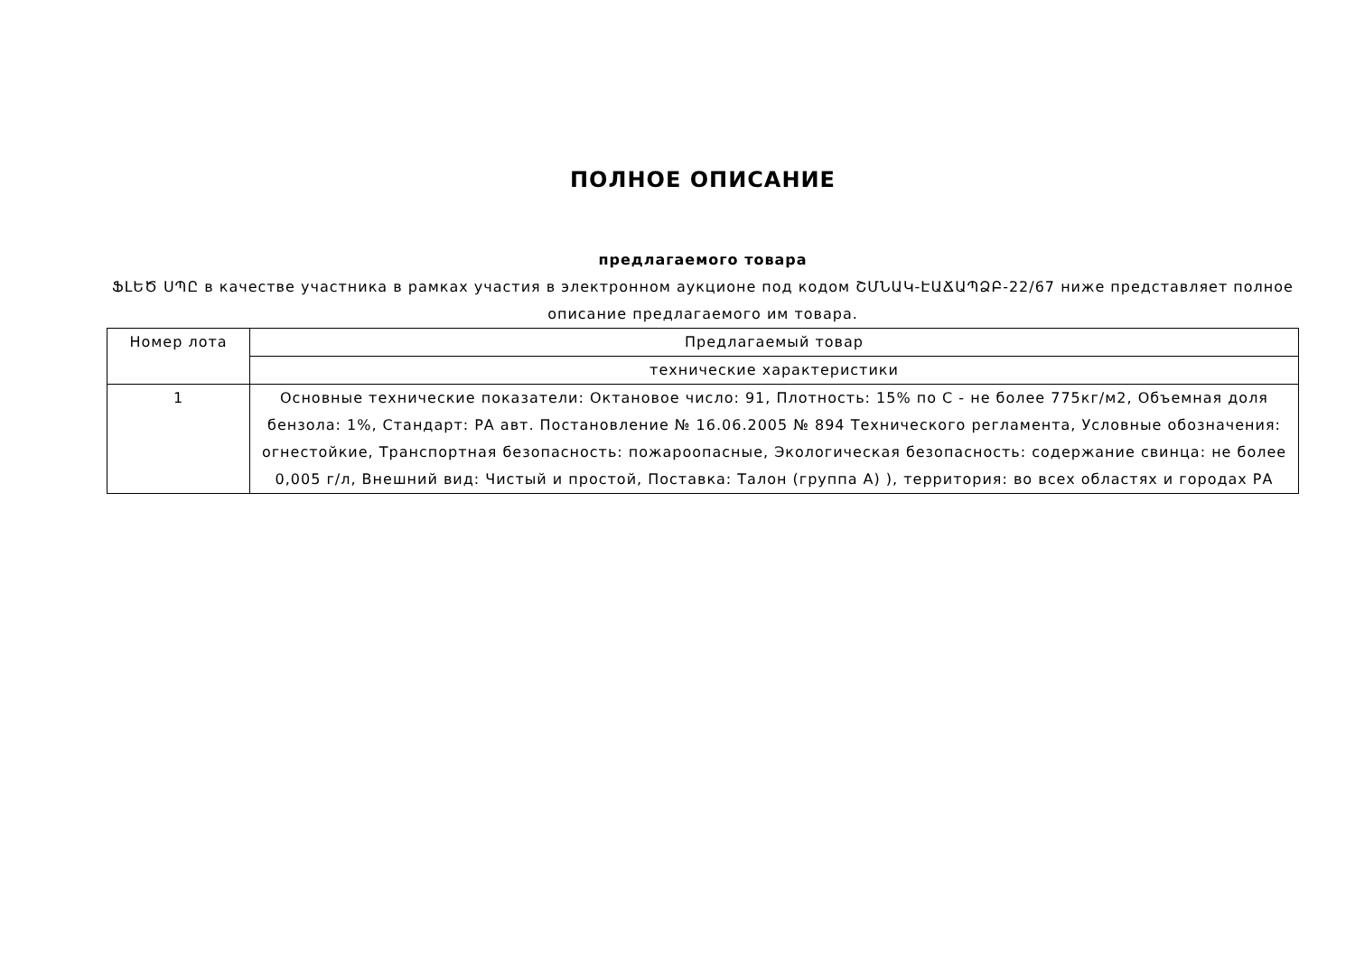ПОЛНОЕ ОПИСАНИЕ
предлагаемого товара
ՖԼԵԾ ՍՊԸ в качестве участника в рамках участия в электронном аукционе под кодом ՇՄՆԱԿ-ԷԱՃԱՊՁԲ-22/67 ниже представляет полное описание предлагаемого им товара.
| Номер лота | Предлагаемый товар |
| --- | --- |
| | технические характеристики |
| 1 | Основные технические показатели: Октановое число: 91, Плотность: 15% по С - не более 775кг/м2, Объемная доля бензола: 1%, Стандарт: РА авт. Постановление № 16.06.2005 № 894 Технического регламента, Условные обозначения: огнестойкие, Транспортная безопасность: пожароопасные, Экологическая безопасность: содержание свинца: не более 0,005 г/л, Внешний вид: Чистый и простой, Поставка: Талон (группа А) ), территория: во всех областях и городах РА |